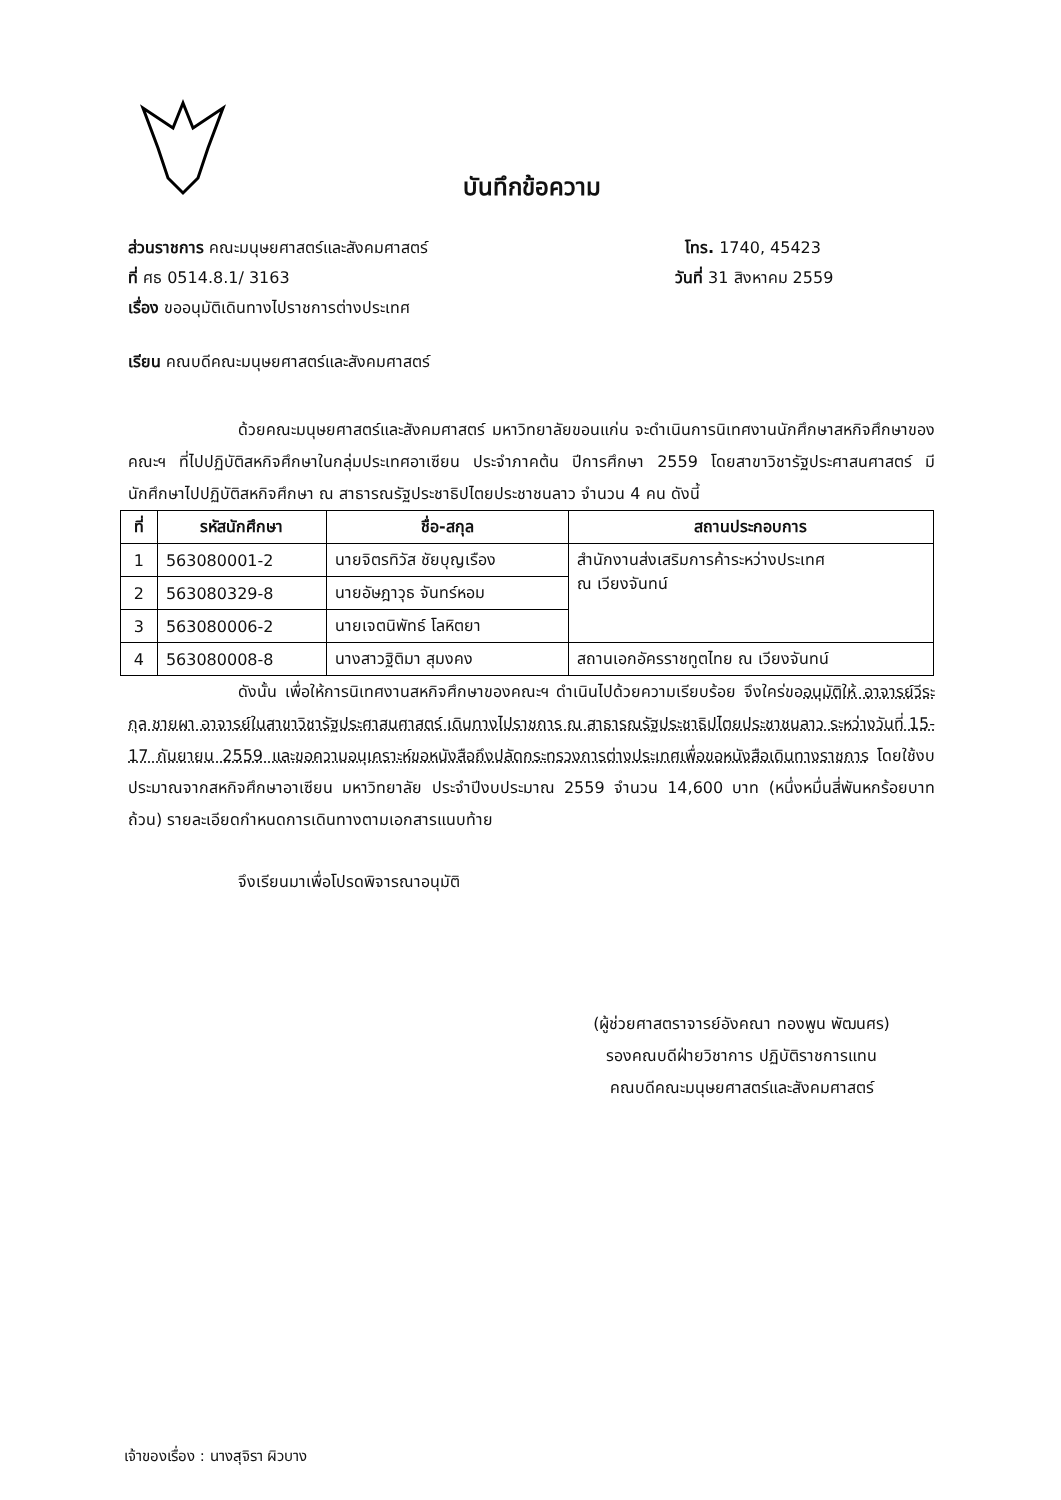บันทึกข้อความ
ส่วนราชการ คณะมนุษยศาสตร์และสังคมศาสตร์ โทร. 1740, 45423
ที่ ศธ 0514.8.1/ 3163 วันที่ 31 สิงหาคม 2559
เรื่อง ขออนุมัติเดินทางไปราชการต่างประเทศ
เรียน คณบดีคณะมนุษยศาสตร์และสังคมศาสตร์
ด้วยคณะมนุษยศาสตร์และสังคมศาสตร์ มหาวิทยาลัยขอนแก่น จะดำเนินการนิเทศงานนักศึกษาสหกิจศึกษาของคณะฯ ที่ไปปฏิบัติสหกิจศึกษาในกลุ่มประเทศอาเซียน ประจำภาคต้น ปีการศึกษา 2559 โดยสาขาวิชารัฐประศาสนศาสตร์ มีนักศึกษาไปปฏิบัติสหกิจศึกษา ณ สาธารณรัฐประชาธิปไตยประชาชนลาว จำนวน 4 คน ดังนี้
| ที่ | รหัสนักศึกษา | ชื่อ-สกุล | สถานประกอบการ |
| --- | --- | --- | --- |
| 1 | 563080001-2 | นายจิตรทิวัส ชัยบุญเรือง | สำนักงานส่งเสริมการค้าระหว่างประเทศ ณ เวียงจันทน์ |
| 2 | 563080329-8 | นายอัษฎาวุธ จันทร์หอม | |
| 3 | 563080006-2 | นายเจตนิพัทธ์ โลหิตยา | |
| 4 | 563080008-8 | นางสาวฐิติมา สุมงคง | สถานเอกอัครราชทูตไทย ณ เวียงจันทน์ |
ดังนั้น เพื่อให้การนิเทศงานสหกิจศึกษาของคณะฯ ดำเนินไปด้วยความเรียบร้อย จึงใคร่ขออนุมัติให้ อาจารย์วีระกุล ชายผา อาจารย์ในสาขาวิชารัฐประศาสนศาสตร์ เดินทางไปราชการ ณ สาธารณรัฐประชาธิปไตยประชาชนลาว ระหว่างวันที่ 15-17 กันยายน 2559 และขอความอนุเคราะห์ขอหนังสือถึงปลัดกระทรวงการต่างประเทศเพื่อขอหนังสือเดินทางราชการ โดยใช้งบประมาณจากสหกิจศึกษาอาเซียน มหาวิทยาลัย ประจำปีงบประมาณ 2559 จำนวน 14,600 บาท (หนึ่งหมื่นสี่พันหกร้อยบาทถ้วน) รายละเอียดกำหนดการเดินทางตามเอกสารแนบท้าย
จึงเรียนมาเพื่อโปรดพิจารณาอนุมัติ
(ผู้ช่วยศาสตราจารย์อังคณา ทองพูน พัฒนศร)
รองคณบดีฝ่ายวิชาการ ปฏิบัติราชการแทน
คณบดีคณะมนุษยศาสตร์และสังคมศาสตร์
เจ้าของเรื่อง : นางสุจิรา ผิวบาง